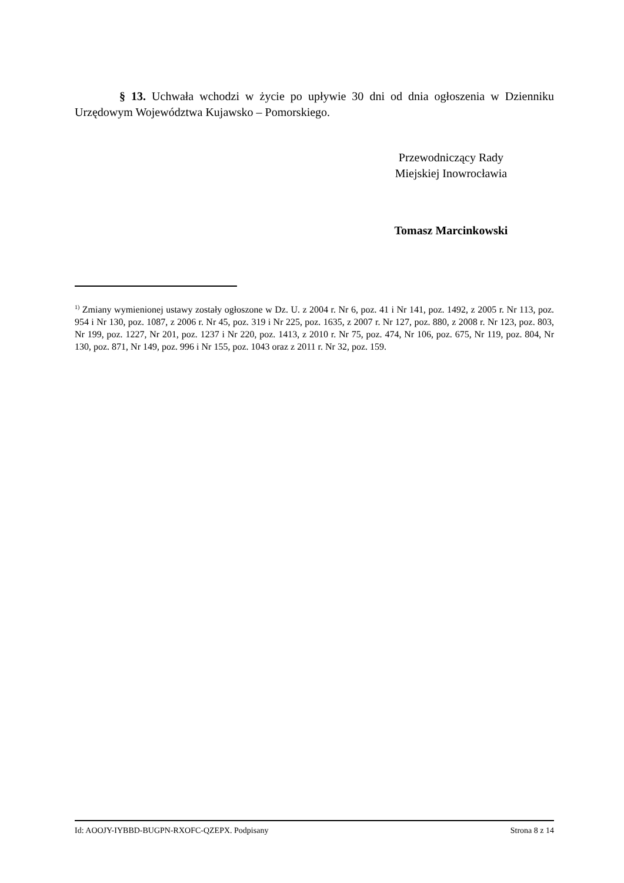§ 13. Uchwała wchodzi w życie po upływie 30 dni od dnia ogłoszenia w Dzienniku Urzędowym Województwa Kujawsko – Pomorskiego.
Przewodniczący Rady
Miejskiej Inowrocławia
Tomasz Marcinkowski
<sup>1)</sup> Zmiany wymienionej ustawy zostały ogłoszone w Dz. U. z 2004 r. Nr 6, poz. 41 i Nr 141, poz. 1492, z 2005 r. Nr 113, poz. 954 i Nr 130, poz. 1087, z 2006 r. Nr 45, poz. 319 i Nr 225, poz. 1635, z 2007 r. Nr 127, poz. 880, z 2008 r. Nr 123, poz. 803, Nr 199, poz. 1227, Nr 201, poz. 1237 i Nr 220, poz. 1413, z 2010 r. Nr 75, poz. 474, Nr 106, poz. 675, Nr 119, poz. 804, Nr 130, poz. 871, Nr 149, poz. 996 i Nr 155, poz. 1043 oraz z 2011 r. Nr 32, poz. 159.
Id: AOOJY-IYBBD-BUGPN-RXOFC-QZEPX. Podpisany Strona 8 z 14